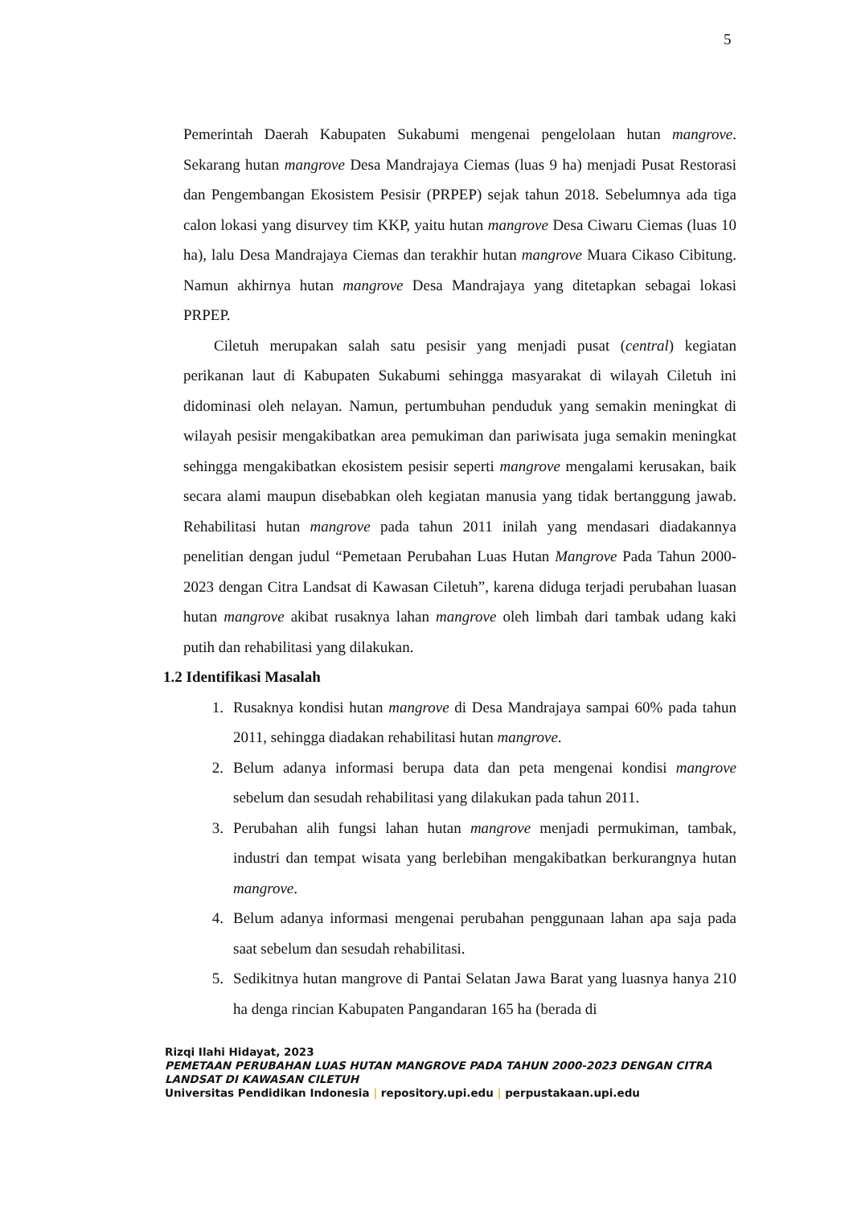5
Pemerintah Daerah Kabupaten Sukabumi mengenai pengelolaan hutan mangrove. Sekarang hutan mangrove Desa Mandrajaya Ciemas (luas 9 ha) menjadi Pusat Restorasi dan Pengembangan Ekosistem Pesisir (PRPEP) sejak tahun 2018. Sebelumnya ada tiga calon lokasi yang disurvey tim KKP, yaitu hutan mangrove Desa Ciwaru Ciemas (luas 10 ha), lalu Desa Mandrajaya Ciemas dan terakhir hutan mangrove Muara Cikaso Cibitung. Namun akhirnya hutan mangrove Desa Mandrajaya yang ditetapkan sebagai lokasi PRPEP.
Ciletuh merupakan salah satu pesisir yang menjadi pusat (central) kegiatan perikanan laut di Kabupaten Sukabumi sehingga masyarakat di wilayah Ciletuh ini didominasi oleh nelayan. Namun, pertumbuhan penduduk yang semakin meningkat di wilayah pesisir mengakibatkan area pemukiman dan pariwisata juga semakin meningkat sehingga mengakibatkan ekosistem pesisir seperti mangrove mengalami kerusakan, baik secara alami maupun disebabkan oleh kegiatan manusia yang tidak bertanggung jawab. Rehabilitasi hutan mangrove pada tahun 2011 inilah yang mendasari diadakannya penelitian dengan judul “Pemetaan Perubahan Luas Hutan Mangrove Pada Tahun 2000-2023 dengan Citra Landsat di Kawasan Ciletuh”, karena diduga terjadi perubahan luasan hutan mangrove akibat rusaknya lahan mangrove oleh limbah dari tambak udang kaki putih dan rehabilitasi yang dilakukan.
1.2 Identifikasi Masalah
1. Rusaknya kondisi hutan mangrove di Desa Mandrajaya sampai 60% pada tahun 2011, sehingga diadakan rehabilitasi hutan mangrove.
2. Belum adanya informasi berupa data dan peta mengenai kondisi mangrove sebelum dan sesudah rehabilitasi yang dilakukan pada tahun 2011.
3. Perubahan alih fungsi lahan hutan mangrove menjadi permukiman, tambak, industri dan tempat wisata yang berlebihan mengakibatkan berkurangnya hutan mangrove.
4. Belum adanya informasi mengenai perubahan penggunaan lahan apa saja pada saat sebelum dan sesudah rehabilitasi.
5. Sedikitnya hutan mangrove di Pantai Selatan Jawa Barat yang luasnya hanya 210 ha denga rincian Kabupaten Pangandaran 165 ha (berada di
Rizqi Ilahi Hidayat, 2023
PEMETAAN PERUBAHAN LUAS HUTAN MANGROVE PADA TAHUN 2000-2023 DENGAN CITRA
LANDSAT DI KAWASAN CILETUH
Universitas Pendidikan Indonesia | repository.upi.edu | perpustakaan.upi.edu